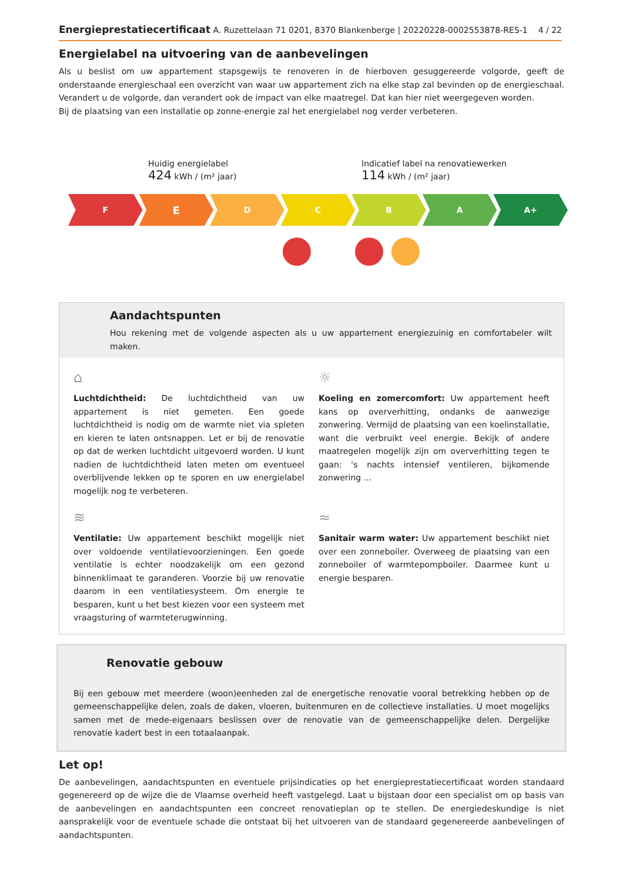Energieprestatiecertificaat A. Ruzettelaan 71 0201, 8370 Blankenberge | 20220228-0002553878-RES-1
4 / 22
Energielabel na uitvoering van de aanbevelingen
Als u beslist om uw appartement stapsgewijs te renoveren in de hierboven gesuggereerde volgorde, geeft de onderstaande energieschaal een overzicht van waar uw appartement zich na elke stap zal bevinden op de energieschaal. Verandert u de volgorde, dan verandert ook de impact van elke maatregel. Dat kan hier niet weergegeven worden.
Bij de plaatsing van een installatie op zonne-energie zal het energielabel nog verder verbeteren.
Huidig energielabel
424 kWh / (m² jaar)
Indicatief label na renovatiewerken
114 kWh / (m² jaar)
F
E
D C B A A+
Aandachtspunten
Hou rekening met de volgende aspecten als u uw appartement energiezuinig en comfortabeler wilt maken.
⌂
Luchtdichtheid: De luchtdichtheid van uw appartement is niet gemeten. Een goede luchtdichtheid is nodig om de warmte niet via spleten en kieren te laten ontsnappen. Let er bij de renovatie op dat de werken luchtdicht uitgevoerd worden. U kunt nadien de luchtdichtheid laten meten om eventueel overblijvende lekken op te sporen en uw energielabel mogelijk nog te verbeteren.
☼
Koeling en zomercomfort: Uw appartement heeft kans op oververhitting, ondanks de aanwezige zonwering. Vermijd de plaatsing van een koelinstallatie, want die verbruikt veel energie. Bekijk of andere maatregelen mogelijk zijn om oververhitting tegen te gaan: 's nachts intensief ventileren, bijkomende zonwering ...
≋
Ventilatie: Uw appartement beschikt mogelijk niet over voldoende ventilatievoorzieningen. Een goede ventilatie is echter noodzakelijk om een gezond binnenklimaat te garanderen. Voorzie bij uw renovatie daarom in een ventilatiesysteem. Om energie te besparen, kunt u het best kiezen voor een systeem met vraagsturing of warmteterugwinning.
≈
Sanitair warm water: Uw appartement beschikt niet over een zonneboiler. Overweeg de plaatsing van een zonneboiler of warmtepompboiler. Daarmee kunt u energie besparen.
Renovatie gebouw
Bij een gebouw met meerdere (woon)eenheden zal de energetische renovatie vooral betrekking hebben op de gemeenschappelijke delen, zoals de daken, vloeren, buitenmuren en de collectieve installaties. U moet mogelijks samen met de mede-eigenaars beslissen over de renovatie van de gemeenschappelijke delen. Dergelijke renovatie kadert best in een totaalaanpak.
Let op!
De aanbevelingen, aandachtspunten en eventuele prijsindicaties op het energieprestatiecertificaat worden standaard gegenereerd op de wijze die de Vlaamse overheid heeft vastgelegd. Laat u bijstaan door een specialist om op basis van de aanbevelingen en aandachtspunten een concreet renovatieplan op te stellen. De energiedeskundige is niet aansprakelijk voor de eventuele schade die ontstaat bij het uitvoeren van de standaard gegenereerde aanbevelingen of aandachtspunten.